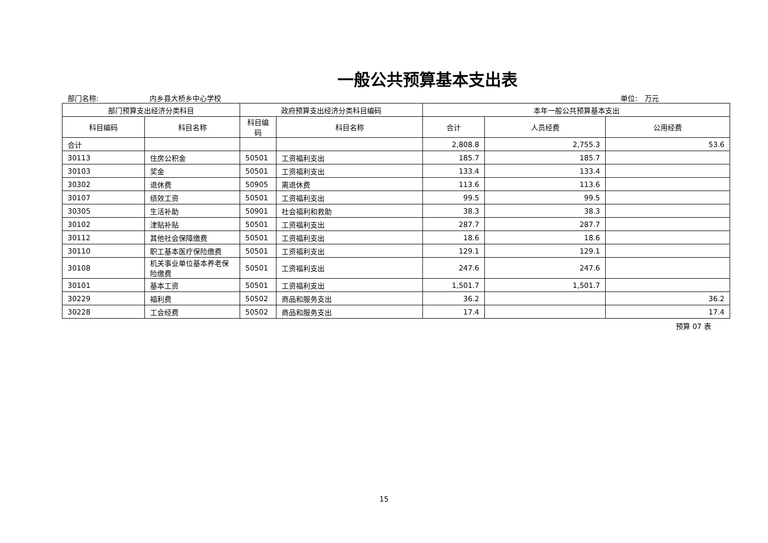一般公共预算基本支出表
部门名称: 内乡县大桥乡中心学校 单位:　万元
| 部门预算支出经济分类科目 | | 政府预算支出经济分类科目编码 | | 本年一般公共预算基本支出 | | |
| --- | --- | --- | --- | --- | --- | --- |
| 科目编码 | 科目名称 | 科目编码 | 科目名称 | 合计 | 人员经费 | 公用经费 |
| 合计 | | | | 2,808.8 | 2,755.3 | 53.6 |
| 30113 | 住房公积金 | 50501 | 工资福利支出 | 185.7 | 185.7 | |
| 30103 | 奖金 | 50501 | 工资福利支出 | 133.4 | 133.4 | |
| 30302 | 退休费 | 50905 | 离退休费 | 113.6 | 113.6 | |
| 30107 | 绩效工资 | 50501 | 工资福利支出 | 99.5 | 99.5 | |
| 30305 | 生活补助 | 50901 | 社会福利和救助 | 38.3 | 38.3 | |
| 30102 | 津贴补贴 | 50501 | 工资福利支出 | 287.7 | 287.7 | |
| 30112 | 其他社会保障缴费 | 50501 | 工资福利支出 | 18.6 | 18.6 | |
| 30110 | 职工基本医疗保险缴费 | 50501 | 工资福利支出 | 129.1 | 129.1 | |
| 30108 | 机关事业单位基本养老保险缴费 | 50501 | 工资福利支出 | 247.6 | 247.6 | |
| 30101 | 基本工资 | 50501 | 工资福利支出 | 1,501.7 | 1,501.7 | |
| 30229 | 福利费 | 50502 | 商品和服务支出 | 36.2 | | 36.2 |
| 30228 | 工会经费 | 50502 | 商品和服务支出 | 17.4 | | 17.4 |
预算 07 表
15